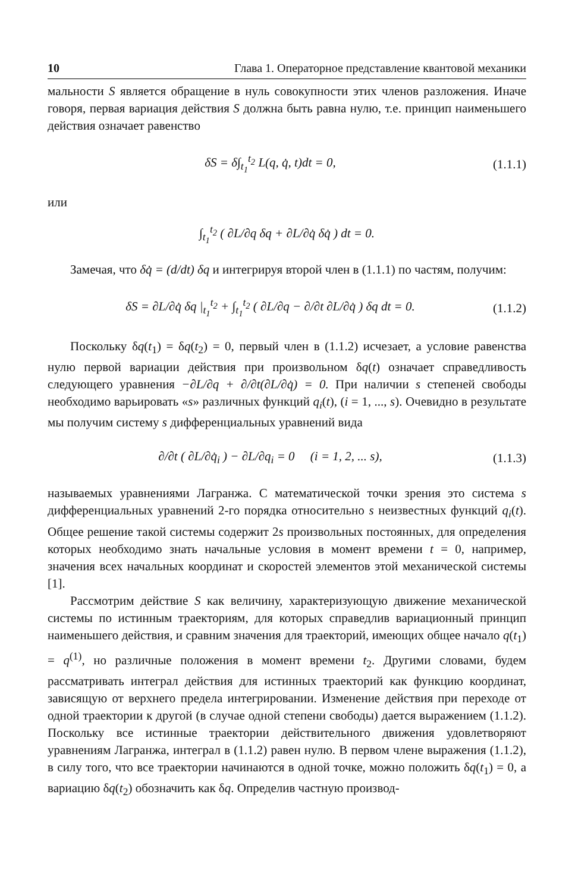10 Глава 1. Операторное представление квантовой механики
мальности S является обращение в нуль совокупности этих членов разложения. Иначе говоря, первая вариация действия S должна быть равна нулю, т.е. принцип наименьшего действия означает равенство
δS = δ∫<sub>t<sub>1</sub></sub><sup>t<sub>2</sub></sup> L(q, q̇, t)dt = 0, (1.1.1)
или
∫<sub>t<sub>1</sub></sub><sup>t<sub>2</sub></sup> ( ∂L/∂q δq + ∂L/∂q̇ δq̇ ) dt = 0.
Замечая, что δq̇ = (d/dt) δq и интегрируя второй член в (1.1.1) по частям, получим:
δS = ∂L/∂q̇ δq |<sub>t<sub>1</sub></sub><sup>t<sub>2</sub></sup> + ∫<sub>t<sub>1</sub></sub><sup>t<sub>2</sub></sup> ( ∂L/∂q − ∂/∂t ∂L/∂q̇ ) δq dt = 0. (1.1.2)
Поскольку δq(t<sub>1</sub>) = δq(t<sub>2</sub>) = 0, первый член в (1.1.2) исчезает, а условие равенства нулю первой вариации действия при произвольном δq(t) означает справедливость следующего уравнения −∂L/∂q + ∂/∂t(∂L/∂q̇) = 0. При наличии s степеней свободы необходимо варьировать «s» различных функций q<sub>i</sub>(t), (i = 1, ..., s). Очевидно в результате мы получим систему s дифференциальных уравнений вида
∂/∂t ( ∂L/∂q̇<sub>i</sub> ) − ∂L/∂q<sub>i</sub> = 0 (i = 1, 2, ... s), (1.1.3)
называемых уравнениями Лагранжа. С математической точки зрения это система s дифференциальных уравнений 2-го порядка относительно s неизвестных функций q<sub>i</sub>(t). Общее решение такой системы содержит 2s произвольных постоянных, для определения которых необходимо знать начальные условия в момент времени t = 0, например, значения всех начальных координат и скоростей элементов этой механической системы [1].
Рассмотрим действие S как величину, характеризующую движение механической системы по истинным траекториям, для которых справедлив вариационный принцип наименьшего действия, и сравним значения для траекторий, имеющих общее начало q(t<sub>1</sub>) = q<sup>(1)</sup>, но различные положения в момент времени t<sub>2</sub>. Другими словами, будем рассматривать интеграл действия для истинных траекторий как функцию координат, зависящую от верхнего предела интегрировании. Изменение действия при переходе от одной траектории к другой (в случае одной степени свободы) дается выражением (1.1.2). Поскольку все истинные траектории действительного движения удовлетворяют уравнениям Лагранжа, интеграл в (1.1.2) равен нулю. В первом члене выражения (1.1.2), в силу того, что все траектории начинаются в одной точке, можно положить δq(t<sub>1</sub>) = 0, а вариацию δq(t<sub>2</sub>) обозначить как δq. Определив частную производ-